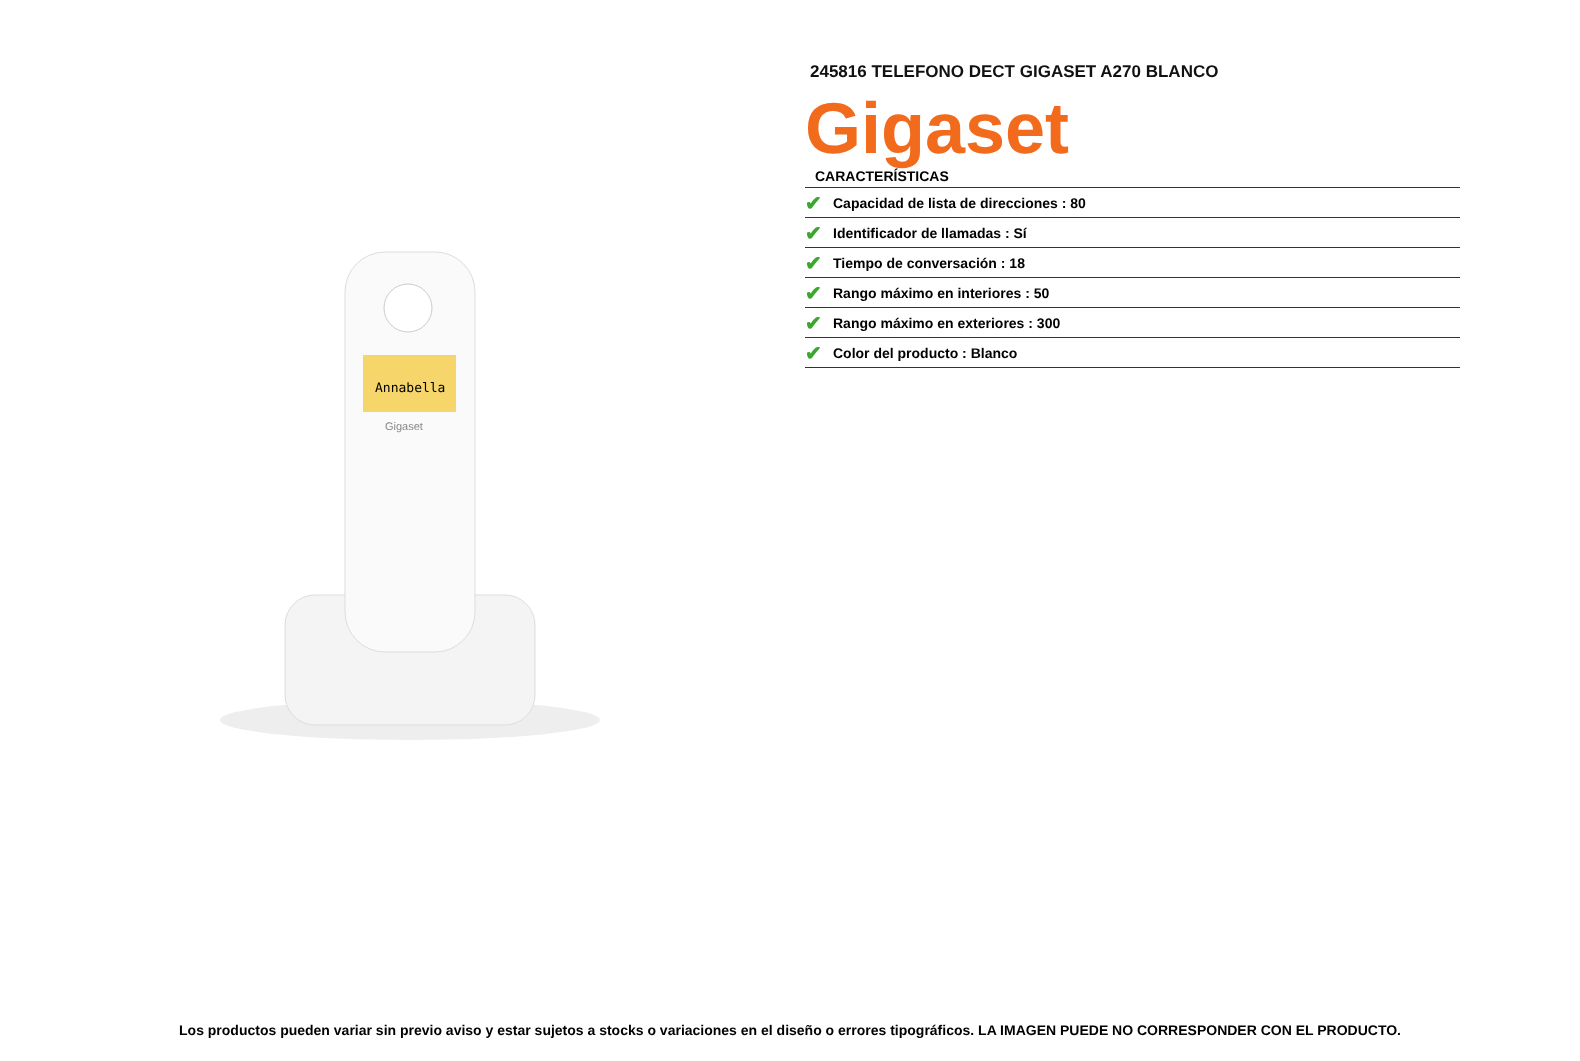Annabella
Gigaset
245816 TELEFONO DECT GIGASET A270 BLANCO
Gigaset
CARACTERÍSTICAS
| ✔ | Capacidad de lista de direcciones : 80 |
| ✔ | Identificador de llamadas : Sí |
| ✔ | Tiempo de conversación : 18 |
| ✔ | Rango máximo en interiores : 50 |
| ✔ | Rango máximo en exteriores : 300 |
| ✔ | Color del producto : Blanco |
Los productos pueden variar sin previo aviso y estar sujetos a stocks o variaciones en el diseño o errores tipográficos. LA IMAGEN PUEDE NO CORRESPONDER CON EL PRODUCTO.